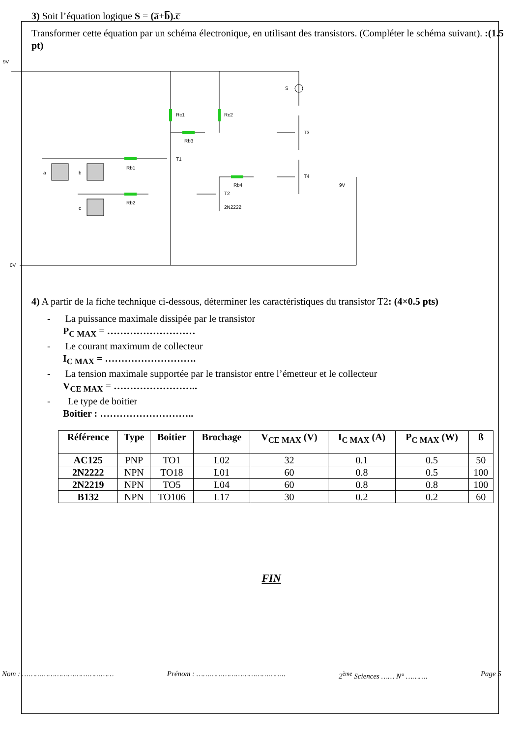3) Soit l’équation logique S = (a̅+b̅).c̅
Transformer cette équation par un schéma électronique, en utilisant des transistors. (Compléter le schéma suivant). :(1.5 pt)
9V
0V
Rc1
Rc2
Rb3
Rb1
Rb2
Rb4
T1
T2
2N2222
T3
T4
S
9V
a
b
c
4) A partir de la fiche technique ci-dessous, déterminer les caractéristiques du transistor T2: (4×0.5 pts)
- La puissance maximale dissipée par le transistor
P<sub>C MAX</sub> = ………………………
- Le courant maximum de collecteur
I<sub>C MAX</sub> = ……………………….
- La tension maximale supportée par le transistor entre l’émetteur et le collecteur
V<sub>CE MAX</sub> = ……………………..
- Le type de boitier
Boitier : ………………………..
| Référence | Type | Boitier | Brochage | V<sub>CE MAX</sub> (V) | I<sub>C MAX</sub> (A) | P<sub>C MAX</sub> (W) | ß |
| --- | --- | --- | --- | --- | --- | --- | --- |
| AC125 | PNP | TO1 | L02 | 32 | 0.1 | 0.5 | 50 |
| 2N2222 | NPN | TO18 | L01 | 60 | 0.8 | 0.5 | 100 |
| 2N2219 | NPN | TO5 | L04 | 60 | 0.8 | 0.8 | 100 |
| B132 | NPN | TO106 | L17 | 30 | 0.2 | 0.2 | 60 |
FIN
Nom : …………………………………… Prénom : ………………………………….. 2<sup>ème</sup> Sciences …… N° ………. Page 5